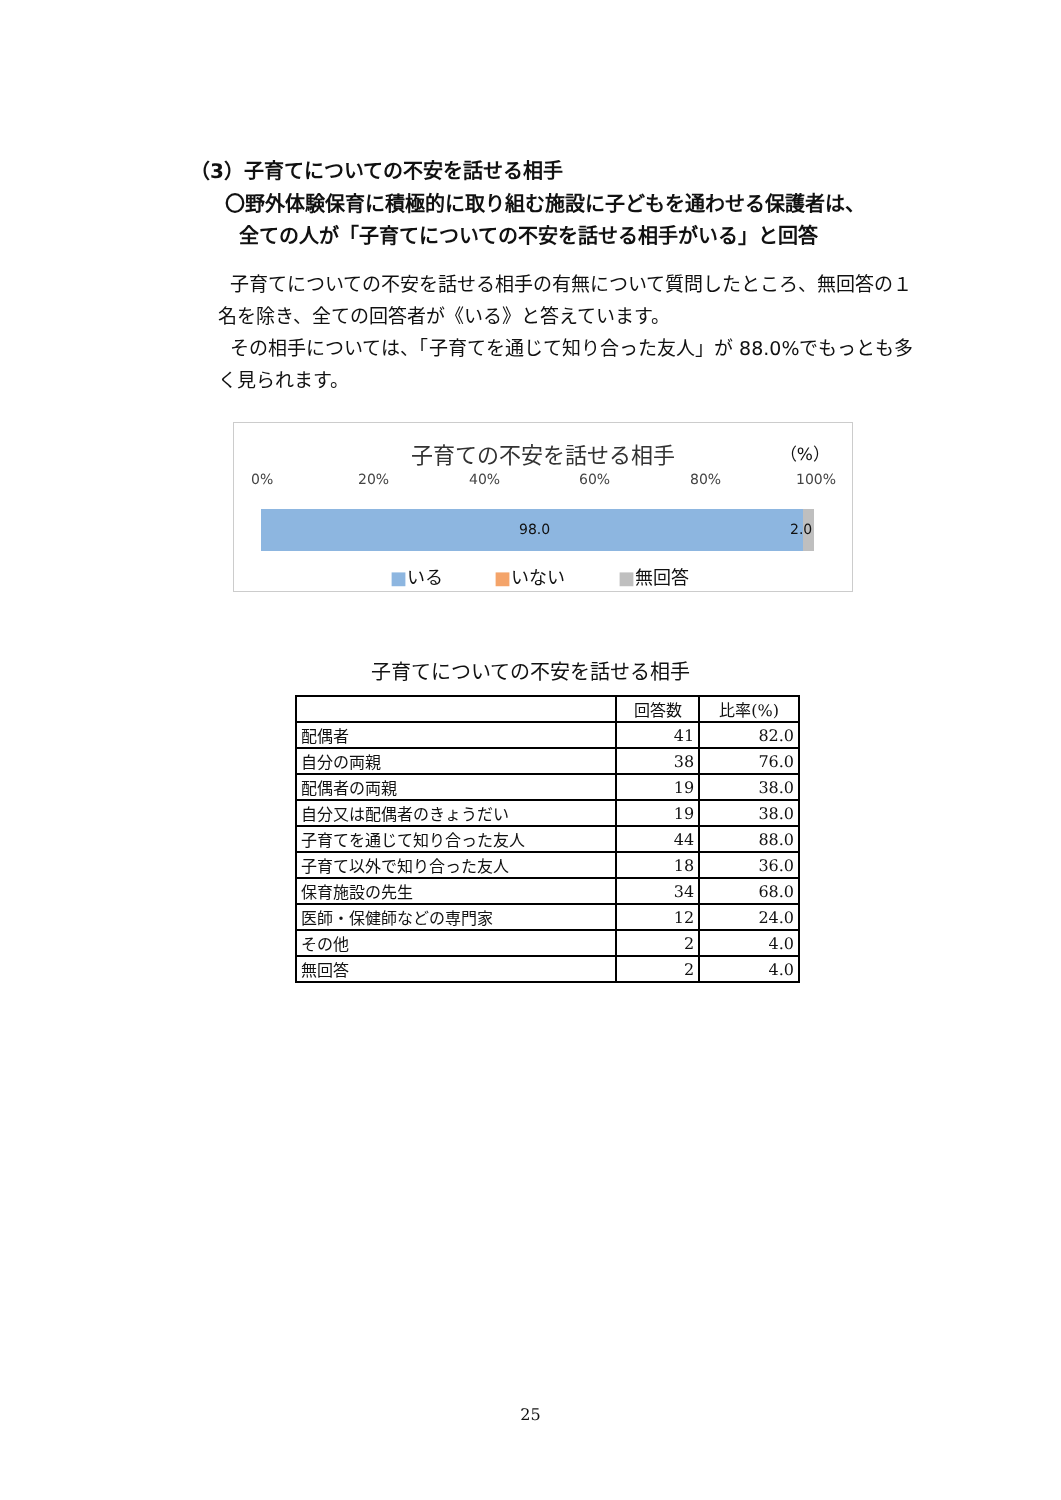（3）子育てについての不安を話せる相手
〇野外体験保育に積極的に取り組む施設に子どもを通わせる保護者は、
全ての人が「子育てについての不安を話せる相手がいる」と回答
子育てについての不安を話せる相手の有無について質問したところ、無回答の１名を除き、全ての回答者が《いる》と答えています。
その相手については、「子育てを通じて知り合った友人」が 88.0%でもっとも多く見られます。
子育ての不安を話せる相手 （%）
0% 20% 40% 60% 80% 100%
98.0
2.0
■いる ■いない ■無回答
子育てについての不安を話せる相手
| | 回答数 | 比率(%) |
| --- | --- | --- |
| 配偶者 | 41 | 82.0 |
| 自分の両親 | 38 | 76.0 |
| 配偶者の両親 | 19 | 38.0 |
| 自分又は配偶者のきょうだい | 19 | 38.0 |
| 子育てを通じて知り合った友人 | 44 | 88.0 |
| 子育て以外で知り合った友人 | 18 | 36.0 |
| 保育施設の先生 | 34 | 68.0 |
| 医師・保健師などの専門家 | 12 | 24.0 |
| その他 | 2 | 4.0 |
| 無回答 | 2 | 4.0 |
25